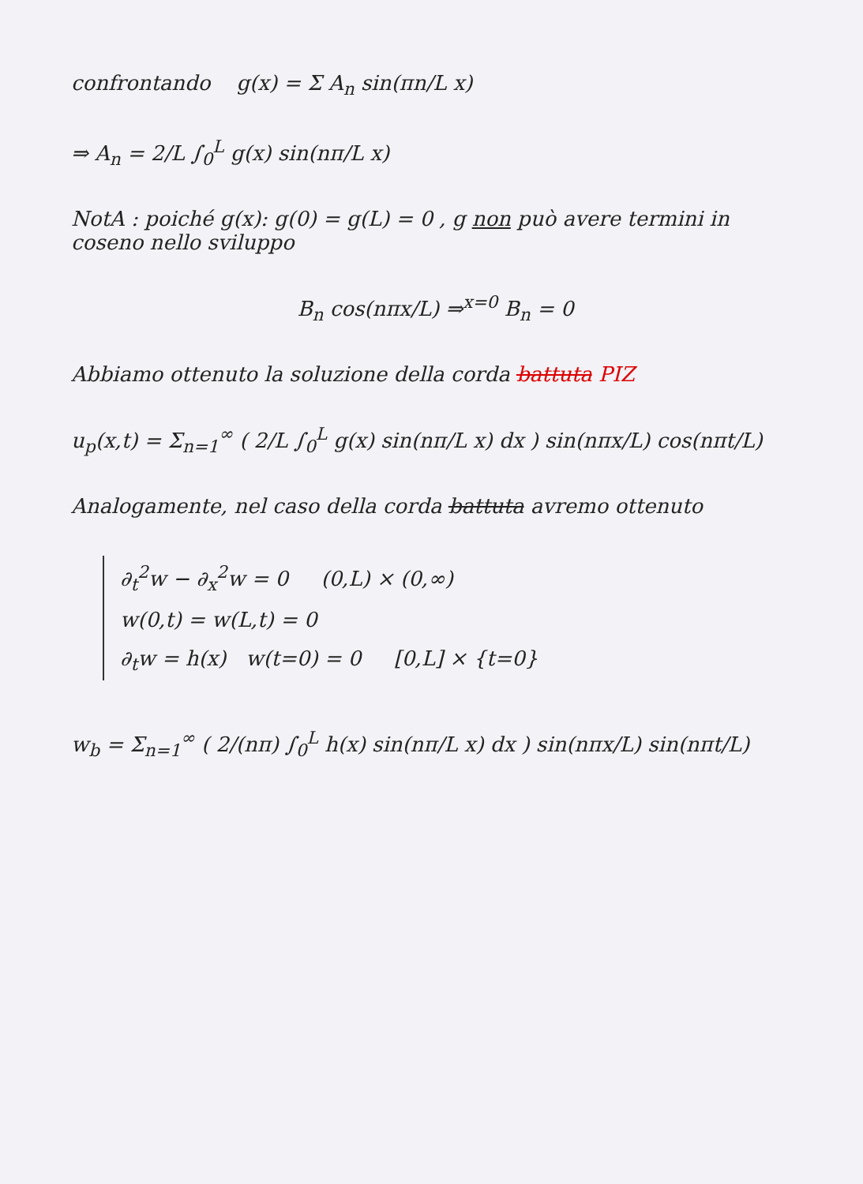confrontando g(x) = Σ A<sub>n</sub> sin(πn/L x)
⇒ A<sub>n</sub> = 2/L ∫<sub>0</sub><sup>L</sup> g(x) sin(nπ/L x)
NotA : poiché g(x): g(0) = g(L) = 0 , g non può avere termini in coseno nello sviluppo
B<sub>n</sub> cos(nπx/L) ⇒<sup>x=0</sup> B<sub>n</sub> = 0
Abbiamo ottenuto la soluzione della corda battuta PIZ
u<sub>p</sub>(x,t) = Σ<sub>n=1</sub><sup>∞</sup> ( 2/L ∫<sub>0</sub><sup>L</sup> g(x) sin(nπ/L x) dx ) sin(nπx/L) cos(nπt/L)
Analogamente, nel caso della corda battuta avremo ottenuto
∂<sub>t</sub><sup>2</sup>w − ∂<sub>x</sub><sup>2</sup>w = 0 (0,L) × (0,∞)
w(0,t) = w(L,t) = 0
∂<sub>t</sub>w = h(x) w(t=0) = 0 [0,L] × {t=0}
w<sub>b</sub> = Σ<sub>n=1</sub><sup>∞</sup> ( 2/(nπ) ∫<sub>0</sub><sup>L</sup> h(x) sin(nπ/L x) dx ) sin(nπx/L) sin(nπt/L)